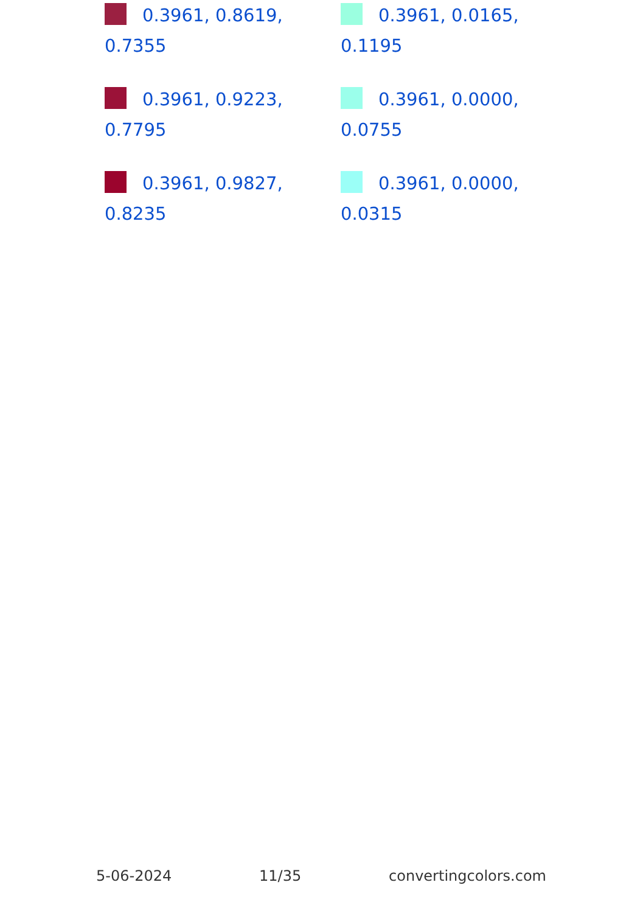0.3961, 0.8619, 0.7355
0.3961, 0.0165, 0.1195
0.3961, 0.9223, 0.7795
0.3961, 0.0000, 0.0755
0.3961, 0.9827, 0.8235
0.3961, 0.0000, 0.0315
5-06-2024 11/35 convertingcolors.com